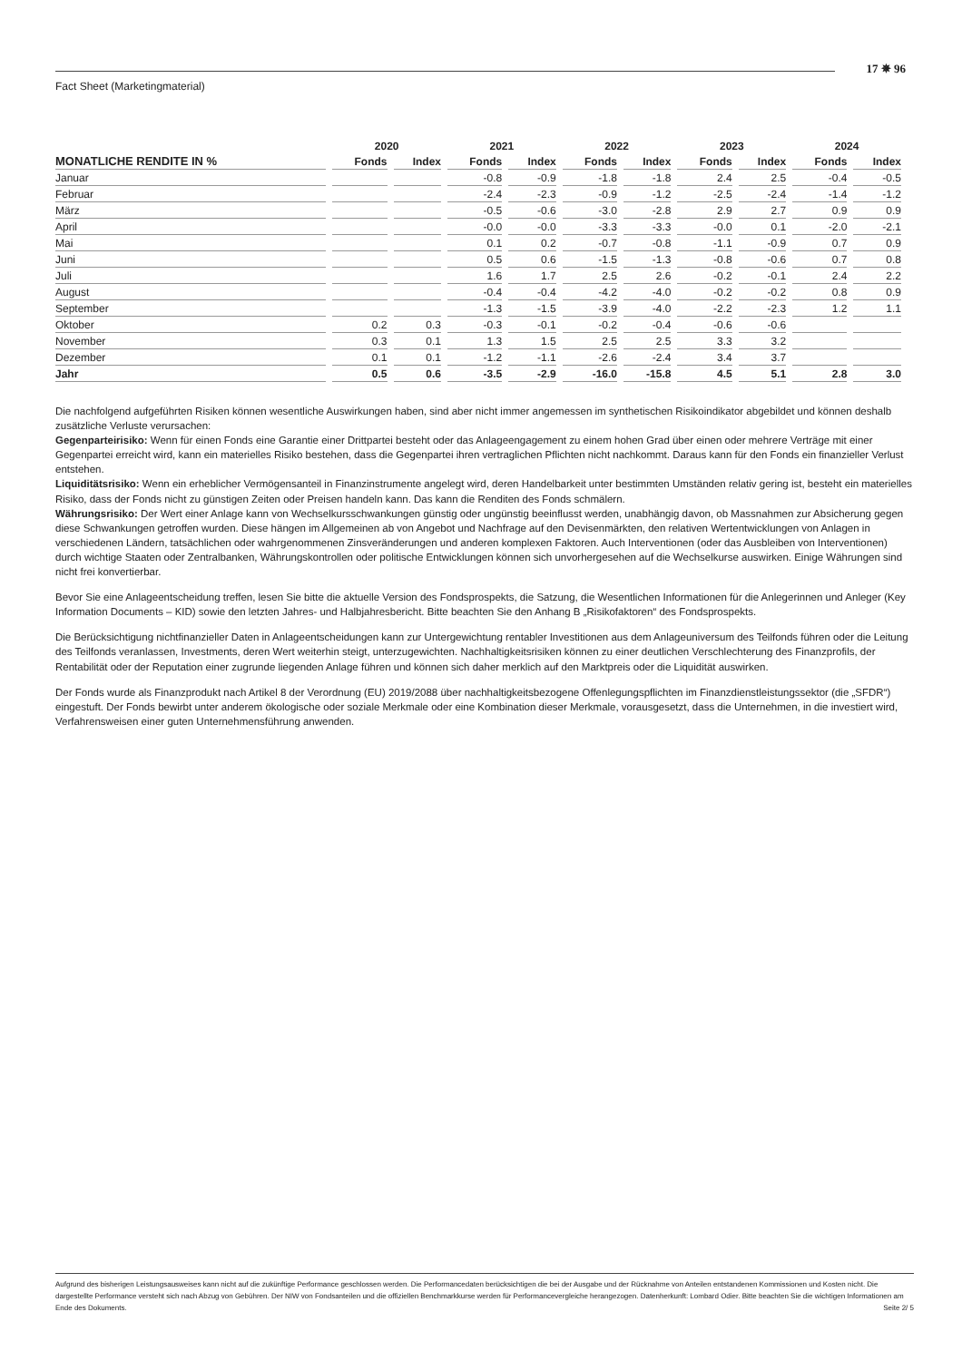17 ✵ 96
Fact Sheet (Marketingmaterial)
| | 2020 | | 2021 | | 2022 | | 2023 | | 2024 | |
| --- | --- | --- | --- | --- | --- | --- | --- | --- | --- | --- |
| MONATLICHE RENDITE IN % | Fonds | Index | Fonds | Index | Fonds | Index | Fonds | Index | Fonds | Index |
| Januar | | | -0.8 | -0.9 | -1.8 | -1.8 | 2.4 | 2.5 | -0.4 | -0.5 |
| Februar | | | -2.4 | -2.3 | -0.9 | -1.2 | -2.5 | -2.4 | -1.4 | -1.2 |
| März | | | -0.5 | -0.6 | -3.0 | -2.8 | 2.9 | 2.7 | 0.9 | 0.9 |
| April | | | -0.0 | -0.0 | -3.3 | -3.3 | -0.0 | 0.1 | -2.0 | -2.1 |
| Mai | | | 0.1 | 0.2 | -0.7 | -0.8 | -1.1 | -0.9 | 0.7 | 0.9 |
| Juni | | | 0.5 | 0.6 | -1.5 | -1.3 | -0.8 | -0.6 | 0.7 | 0.8 |
| Juli | | | 1.6 | 1.7 | 2.5 | 2.6 | -0.2 | -0.1 | 2.4 | 2.2 |
| August | | | -0.4 | -0.4 | -4.2 | -4.0 | -0.2 | -0.2 | 0.8 | 0.9 |
| September | | | -1.3 | -1.5 | -3.9 | -4.0 | -2.2 | -2.3 | 1.2 | 1.1 |
| Oktober | 0.2 | 0.3 | -0.3 | -0.1 | -0.2 | -0.4 | -0.6 | -0.6 | | |
| November | 0.3 | 0.1 | 1.3 | 1.5 | 2.5 | 2.5 | 3.3 | 3.2 | | |
| Dezember | 0.1 | 0.1 | -1.2 | -1.1 | -2.6 | -2.4 | 3.4 | 3.7 | | |
| Jahr | 0.5 | 0.6 | -3.5 | -2.9 | -16.0 | -15.8 | 4.5 | 5.1 | 2.8 | 3.0 |
Die nachfolgend aufgeführten Risiken können wesentliche Auswirkungen haben, sind aber nicht immer angemessen im synthetischen Risikoindikator abgebildet und können deshalb zusätzliche Verluste verursachen:
Gegenparteirisiko: Wenn für einen Fonds eine Garantie einer Drittpartei besteht oder das Anlageengagement zu einem hohen Grad über einen oder mehrere Verträge mit einer Gegenpartei erreicht wird, kann ein materielles Risiko bestehen, dass die Gegenpartei ihren vertraglichen Pflichten nicht nachkommt. Daraus kann für den Fonds ein finanzieller Verlust entstehen.
Liquiditätsrisiko: Wenn ein erheblicher Vermögensanteil in Finanzinstrumente angelegt wird, deren Handelbarkeit unter bestimmten Umständen relativ gering ist, besteht ein materielles Risiko, dass der Fonds nicht zu günstigen Zeiten oder Preisen handeln kann. Das kann die Renditen des Fonds schmälern.
Währungsrisiko: Der Wert einer Anlage kann von Wechselkursschwankungen günstig oder ungünstig beeinflusst werden, unabhängig davon, ob Massnahmen zur Absicherung gegen diese Schwankungen getroffen wurden. Diese hängen im Allgemeinen ab von Angebot und Nachfrage auf den Devisenmärkten, den relativen Wertentwicklungen von Anlagen in verschiedenen Ländern, tatsächlichen oder wahrgenommenen Zinsveränderungen und anderen komplexen Faktoren. Auch Interventionen (oder das Ausbleiben von Interventionen) durch wichtige Staaten oder Zentralbanken, Währungskontrollen oder politische Entwicklungen können sich unvorhergesehen auf die Wechselkurse auswirken. Einige Währungen sind nicht frei konvertierbar.
Bevor Sie eine Anlageentscheidung treffen, lesen Sie bitte die aktuelle Version des Fondsprospekts, die Satzung, die Wesentlichen Informationen für die Anlegerinnen und Anleger (Key Information Documents – KID) sowie den letzten Jahres- und Halbjahresbericht. Bitte beachten Sie den Anhang B „Risikofaktoren“ des Fondsprospekts.
Die Berücksichtigung nichtfinanzieller Daten in Anlageentscheidungen kann zur Untergewichtung rentabler Investitionen aus dem Anlageuniversum des Teilfonds führen oder die Leitung des Teilfonds veranlassen, Investments, deren Wert weiterhin steigt, unterzugewichten. Nachhaltigkeitsrisiken können zu einer deutlichen Verschlechterung des Finanzprofils, der Rentabilität oder der Reputation einer zugrunde liegenden Anlage führen und können sich daher merklich auf den Marktpreis oder die Liquidität auswirken.
Der Fonds wurde als Finanzprodukt nach Artikel 8 der Verordnung (EU) 2019/2088 über nachhaltigkeitsbezogene Offenlegungspflichten im Finanzdienstleistungssektor (die „SFDR“) eingestuft. Der Fonds bewirbt unter anderem ökologische oder soziale Merkmale oder eine Kombination dieser Merkmale, vorausgesetzt, dass die Unternehmen, in die investiert wird, Verfahrensweisen einer guten Unternehmensführung anwenden.
Aufgrund des bisherigen Leistungsausweises kann nicht auf die zukünftige Performance geschlossen werden. Die Performancedaten berücksichtigen die bei der Ausgabe und der Rücknahme von Anteilen entstandenen Kommissionen und Kosten nicht. Die dargestellte Performance versteht sich nach Abzug von Gebühren. Der NIW von Fondsanteilen und die offiziellen Benchmarkkurse werden für Performancevergleiche herangezogen. Datenherkunft: Lombard Odier. Bitte beachten Sie die wichtigen Informationen am Ende des Dokuments. Seite 2/ 5